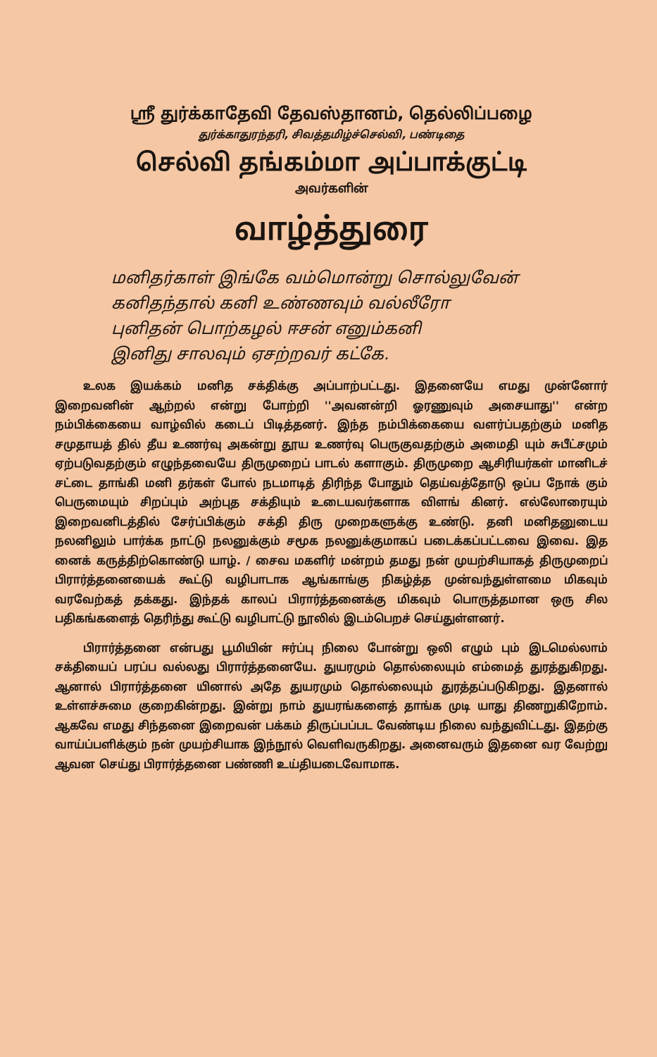ஸ்ரீ துர்க்காதேவி தேவஸ்தானம், தெல்லிப்பழை
துர்க்காதுரந்தரி, சிவத்தமிழ்ச்செல்வி, பண்டிதை
செல்வி தங்கம்மா அப்பாக்குட்டி
அவர்களின்
வாழ்த்துரை
மனிதர்காள் இங்கே வம்மொன்று சொல்லுவேன்
கனிதந்தால் கனி உண்ணவும் வல்லீரோ
புனிதன் பொற்கழல் ஈசன் எனும்கனி
இனிது சாலவும் ஏசற்றவர் கட்கே.
உலக இயக்கம் மனித சக்திக்கு அப்பாற்பட்டது. இதனையே எமது முன்னோர் இறைவனின் ஆற்றல் என்று போற்றி ''அவனன்றி ஓரணுவும் அசையாது'' என்ற நம்பிக்கையை வாழ்வில் கடைப் பிடித்தனர். இந்த நம்பிக்கையை வளர்ப்பதற்கும் மனித சமுதாயத் தில் தீய உணர்வு அகன்று தூய உணர்வு பெருகுவதற்கும் அமைதி யும் சுபீட்சமும் ஏற்படுவதற்கும் எழுந்தவையே திருமுறைப் பாடல் களாகும். திருமுறை ஆசிரியர்கள் மானிடச் சட்டை தாங்கி மனி தர்கள் போல் நடமாடித் திரிந்த போதும் தெய்வத்தோடு ஒப்ப நோக் கும் பெருமையும் சிறப்பும் அற்புத சக்தியும் உடையவர்களாக விளங் கினர். எல்லோரையும் இறைவனிடத்தில் சேர்ப்பிக்கும் சக்தி திரு முறைகளுக்கு உண்டு. தனி மனிதனுடைய நலனிலும் பார்க்க நாட்டு நலனுக்கும் சமூக நலனுக்குமாகப் படைக்கப்பட்டவை இவை. இத னைக் கருத்திற்கொண்டு யாழ். / சைவ மகளிர் மன்றம் தமது நன் முயற்சியாகத் திருமுறைப் பிரார்த்தனையைக் கூட்டு வழிபாடாக ஆங்காங்கு நிகழ்த்த முன்வந்துள்ளமை மிகவும் வரவேற்கத் தக்கது. இந்தக் காலப் பிரார்த்தனைக்கு மிகவும் பொருத்தமான ஒரு சில பதிகங்களைத் தெரிந்து கூட்டு வழிபாட்டு நூலில் இடம்பெறச் செய்துள்ளனர்.
பிரார்த்தனை என்பது பூமியின் ஈர்ப்பு நிலை போன்று ஒலி எழும் பும் இடமெல்லாம் சக்தியைப் பரப்ப வல்லது பிரார்த்தனையே. துயரமும் தொல்லையும் எம்மைத் துரத்துகிறது. ஆனால் பிரார்த்தனை யினால் அதே துயரமும் தொல்லையும் துரத்தப்படுகிறது. இதனால் உள்ளச்சுமை குறைகின்றது. இன்று நாம் துயரங்களைத் தாங்க முடி யாது திணறுகிறோம். ஆகவே எமது சிந்தனை இறைவன் பக்கம் திருப்பப்பட வேண்டிய நிலை வந்துவிட்டது. இதற்கு வாய்ப்பளிக்கும் நன் முயற்சியாக இந்நூல் வெளிவருகிறது. அனைவரும் இதனை வர வேற்று ஆவன செய்து பிரார்த்தனை பண்ணி உய்தியடைவோமாக.